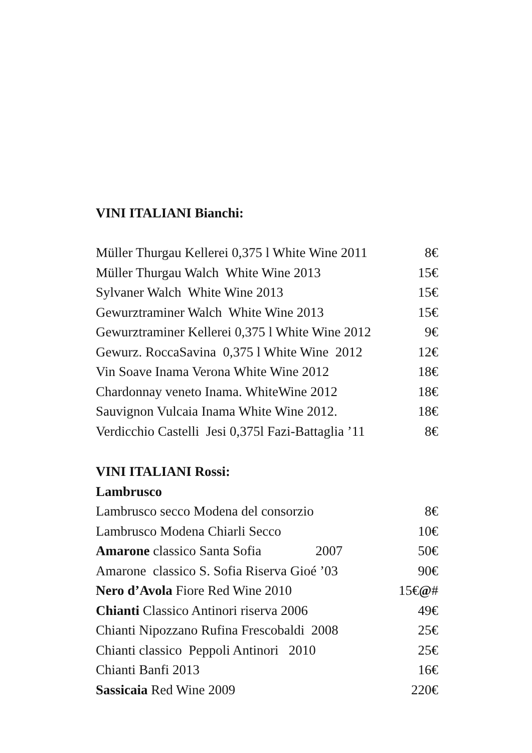VINI ITALIANI Bianchi:
Müller Thurgau Kellerei 0,375 l White Wine 2011 8€
Müller Thurgau Walch White Wine 2013 15€
Sylvaner Walch White Wine 2013 15€
Gewurztraminer Walch White Wine 2013 15€
Gewurztraminer Kellerei 0,375 l White Wine 2012 9€
Gewurz. RoccaSavina 0,375 l White Wine 2012 12€
Vin Soave Inama Verona White Wine 2012 18€
Chardonnay veneto Inama. WhiteWine 2012 18€
Sauvignon Vulcaia Inama White Wine 2012. 18€
Verdicchio Castelli Jesi 0,375l Fazi-Battaglia ’11 8€
VINI ITALIANI Rossi:
Lambrusco
Lambrusco secco Modena del consorzio 8€
Lambrusco Modena Chiarli Secco 10€
Amarone classico Santa Sofia 2007 50€
Amarone classico S. Sofia Riserva Gioé ’03 90€
Nero d’Avola Fiore Red Wine 2010 15€@#
Chianti Classico Antinori riserva 2006 49€
Chianti Nipozzano Rufina Frescobaldi 2008 25€
Chianti classico Peppoli Antinori 2010 25€
Chianti Banfi 2013 16€
Sassicaia Red Wine 2009 220€